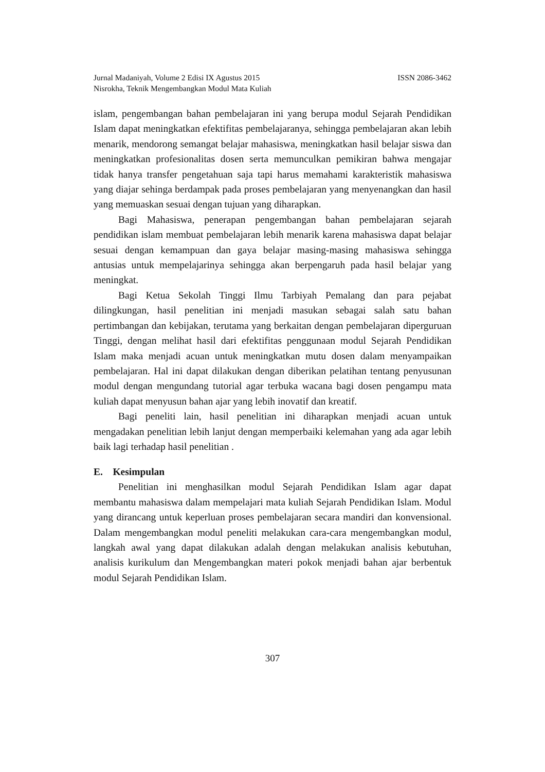Jurnal Madaniyah, Volume 2 Edisi IX Agustus 2015 ISSN 2086-3462
Nisrokha, Teknik Mengembangkan Modul Mata Kuliah
islam, pengembangan bahan pembelajaran ini yang berupa modul Sejarah Pendidikan Islam dapat meningkatkan efektifitas pembelajaranya, sehingga pembelajaran akan lebih menarik, mendorong semangat belajar mahasiswa, meningkatkan hasil belajar siswa dan meningkatkan profesionalitas dosen serta memunculkan pemikiran bahwa mengajar tidak hanya transfer pengetahuan saja tapi harus memahami karakteristik mahasiswa yang diajar sehinga berdampak pada proses pembelajaran yang menyenangkan dan hasil yang memuaskan sesuai dengan tujuan yang diharapkan.
Bagi Mahasiswa, penerapan pengembangan bahan pembelajaran sejarah pendidikan islam membuat pembelajaran lebih menarik karena mahasiswa dapat belajar sesuai dengan kemampuan dan gaya belajar masing-masing mahasiswa sehingga antusias untuk mempelajarinya sehingga akan berpengaruh pada hasil belajar yang meningkat.
Bagi Ketua Sekolah Tinggi Ilmu Tarbiyah Pemalang dan para pejabat dilingkungan, hasil penelitian ini menjadi masukan sebagai salah satu bahan pertimbangan dan kebijakan, terutama yang berkaitan dengan pembelajaran diperguruan Tinggi, dengan melihat hasil dari efektifitas penggunaan modul Sejarah Pendidikan Islam maka menjadi acuan untuk meningkatkan mutu dosen dalam menyampaikan pembelajaran. Hal ini dapat dilakukan dengan diberikan pelatihan tentang penyusunan modul dengan mengundang tutorial agar terbuka wacana bagi dosen pengampu mata kuliah dapat menyusun bahan ajar yang lebih inovatif dan kreatif.
Bagi peneliti lain, hasil penelitian ini diharapkan menjadi acuan untuk mengadakan penelitian lebih lanjut dengan memperbaiki kelemahan yang ada agar lebih baik lagi terhadap hasil penelitian .
E. Kesimpulan
Penelitian ini menghasilkan modul Sejarah Pendidikan Islam agar dapat membantu mahasiswa dalam mempelajari mata kuliah Sejarah Pendidikan Islam. Modul yang dirancang untuk keperluan proses pembelajaran secara mandiri dan konvensional. Dalam mengembangkan modul peneliti melakukan cara-cara mengembangkan modul, langkah awal yang dapat dilakukan adalah dengan melakukan analisis kebutuhan, analisis kurikulum dan Mengembangkan materi pokok menjadi bahan ajar berbentuk modul Sejarah Pendidikan Islam.
307